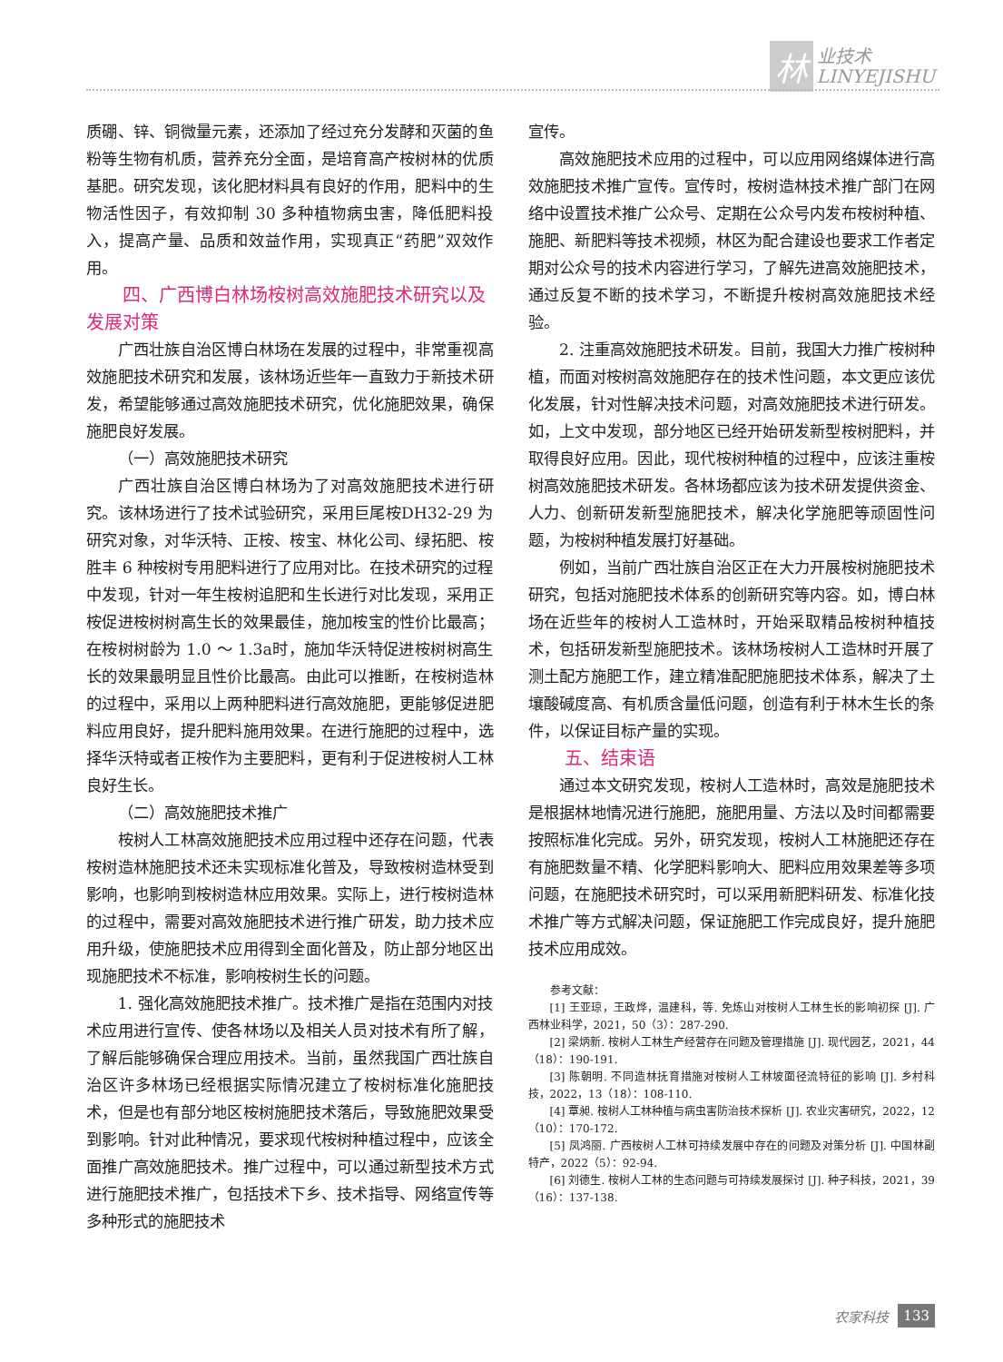林业技术
LINYEJISHU
质硼、锌、铜微量元素，还添加了经过充分发酵和灭菌的鱼粉等生物有机质，营养充分全面，是培育高产桉树林的优质基肥。研究发现，该化肥材料具有良好的作用，肥料中的生物活性因子，有效抑制 30 多种植物病虫害，降低肥料投入，提高产量、品质和效益作用，实现真正“药肥”双效作用。
四、广西博白林场桉树高效施肥技术研究以及发展对策
广西壮族自治区博白林场在发展的过程中，非常重视高效施肥技术研究和发展，该林场近些年一直致力于新技术研发，希望能够通过高效施肥技术研究，优化施肥效果，确保施肥良好发展。
（一）高效施肥技术研究
广西壮族自治区博白林场为了对高效施肥技术进行研究。该林场进行了技术试验研究，采用巨尾桉DH32-29 为研究对象，对华沃特、正桉、桉宝、林化公司、绿拓肥、桉胜丰 6 种桉树专用肥料进行了应用对比。在技术研究的过程中发现，针对一年生桉树追肥和生长进行对比发现，采用正桉促进桉树树高生长的效果最佳，施加桉宝的性价比最高；在桉树树龄为 1.0 ～ 1.3a时，施加华沃特促进桉树树高生长的效果最明显且性价比最高。由此可以推断，在桉树造林的过程中，采用以上两种肥料进行高效施肥，更能够促进肥料应用良好，提升肥料施用效果。在进行施肥的过程中，选择华沃特或者正桉作为主要肥料，更有利于促进桉树人工林良好生长。
（二）高效施肥技术推广
桉树人工林高效施肥技术应用过程中还存在问题，代表桉树造林施肥技术还未实现标准化普及，导致桉树造林受到影响，也影响到桉树造林应用效果。实际上，进行桉树造林的过程中，需要对高效施肥技术进行推广研发，助力技术应用升级，使施肥技术应用得到全面化普及，防止部分地区出现施肥技术不标准，影响桉树生长的问题。
1. 强化高效施肥技术推广。技术推广是指在范围内对技术应用进行宣传、使各林场以及相关人员对技术有所了解，了解后能够确保合理应用技术。当前，虽然我国广西壮族自治区许多林场已经根据实际情况建立了桉树标准化施肥技术，但是也有部分地区桉树施肥技术落后，导致施肥效果受到影响。针对此种情况，要求现代桉树种植过程中，应该全面推广高效施肥技术。推广过程中，可以通过新型技术方式进行施肥技术推广，包括技术下乡、技术指导、网络宣传等多种形式的施肥技术
宣传。
高效施肥技术应用的过程中，可以应用网络媒体进行高效施肥技术推广宣传。宣传时，桉树造林技术推广部门在网络中设置技术推广公众号、定期在公众号内发布桉树种植、施肥、新肥料等技术视频，林区为配合建设也要求工作者定期对公众号的技术内容进行学习，了解先进高效施肥技术，通过反复不断的技术学习，不断提升桉树高效施肥技术经验。
2. 注重高效施肥技术研发。目前，我国大力推广桉树种植，而面对桉树高效施肥存在的技术性问题，本文更应该优化发展，针对性解决技术问题，对高效施肥技术进行研发。如，上文中发现，部分地区已经开始研发新型桉树肥料，并取得良好应用。因此，现代桉树种植的过程中，应该注重桉树高效施肥技术研发。各林场都应该为技术研发提供资金、人力、创新研发新型施肥技术，解决化学施肥等顽固性问题，为桉树种植发展打好基础。
例如，当前广西壮族自治区正在大力开展桉树施肥技术研究，包括对施肥技术体系的创新研究等内容。如，博白林场在近些年的桉树人工造林时，开始采取精品桉树种植技术，包括研发新型施肥技术。该林场桉树人工造林时开展了测土配方施肥工作，建立精准配肥施肥技术体系，解决了土壤酸碱度高、有机质含量低问题，创造有利于林木生长的条件，以保证目标产量的实现。
五、结束语
通过本文研究发现，桉树人工造林时，高效是施肥技术是根据林地情况进行施肥，施肥用量、方法以及时间都需要按照标准化完成。另外，研究发现，桉树人工林施肥还存在有施肥数量不精、化学肥料影响大、肥料应用效果差等多项问题，在施肥技术研究时，可以采用新肥料研发、标准化技术推广等方式解决问题，保证施肥工作完成良好，提升施肥技术应用成效。
参考文献：
[1] 王亚琼，王政烨，温建科，等. 免炼山对桉树人工林生长的影响初探 [J]. 广西林业科学，2021，50（3）：287-290.
[2] 梁炳新. 桉树人工林生产经营存在问题及管理措施 [J]. 现代园艺，2021，44（18）：190-191.
[3] 陈朝明. 不同造林抚育措施对桉树人工林坡面径流特征的影响 [J]. 乡村科技，2022，13（18）：108-110.
[4] 覃昶. 桉树人工林种植与病虫害防治技术探析 [J]. 农业灾害研究，2022，12（10）：170-172.
[5] 凤鸿丽. 广西桉树人工林可持续发展中存在的问题及对策分析 [J]. 中国林副特产，2022（5）：92-94.
[6] 刘德生. 桉树人工林的生态问题与可持续发展探讨 [J]. 种子科技，2021，39（16）：137-138.
农家科技 133